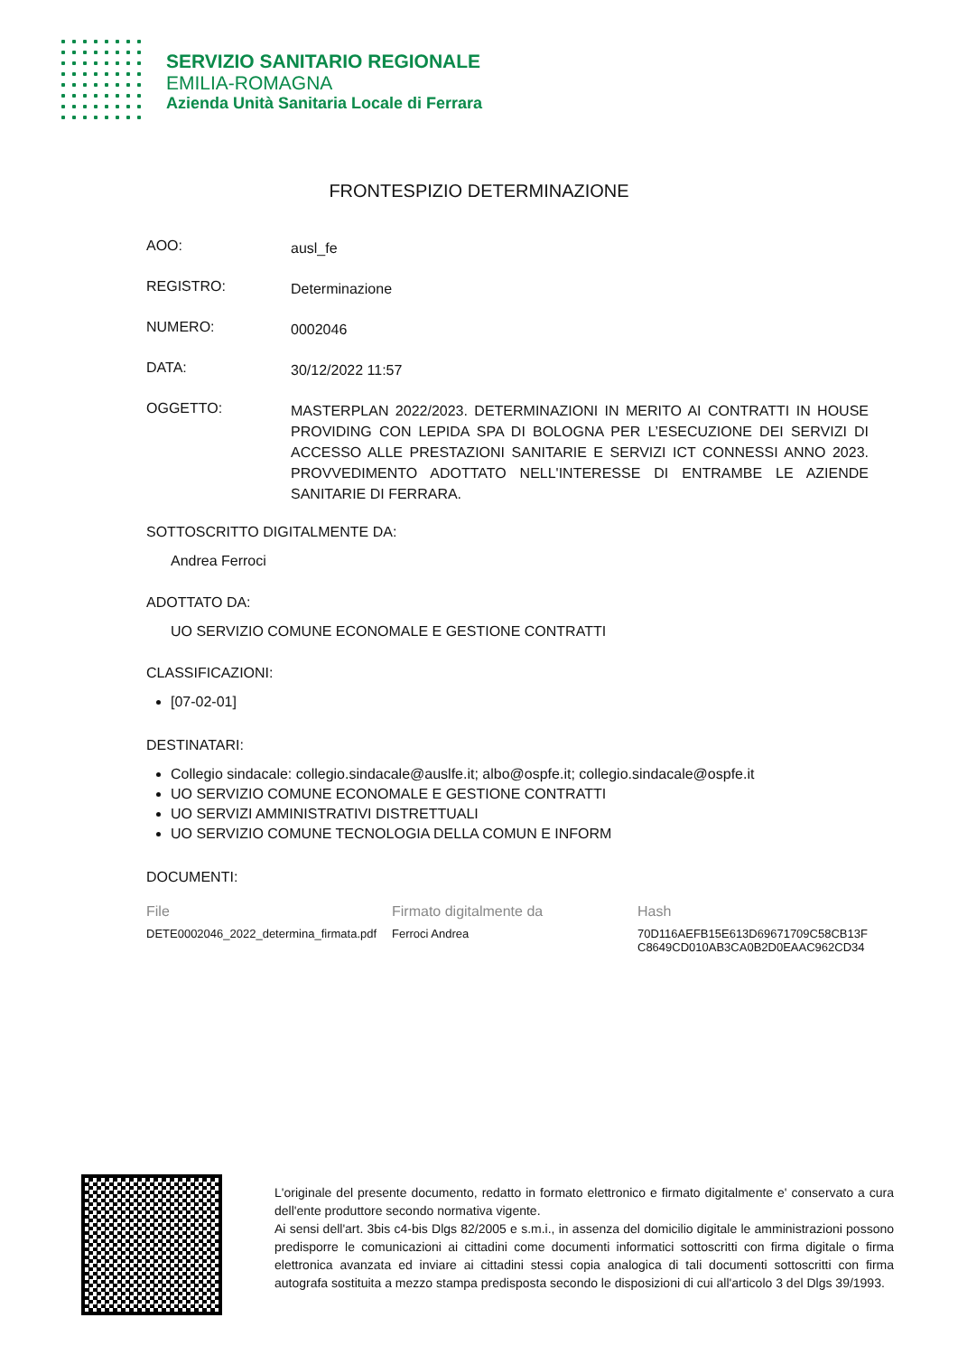SERVIZIO SANITARIO REGIONALE
EMILIA-ROMAGNA
Azienda Unità Sanitaria Locale di Ferrara
FRONTESPIZIO DETERMINAZIONE
AOO:
ausl_fe
REGISTRO:
Determinazione
NUMERO:
0002046
DATA:
30/12/2022 11:57
OGGETTO:
MASTERPLAN 2022/2023. DETERMINAZIONI IN MERITO AI CONTRATTI IN HOUSE PROVIDING CON LEPIDA SPA DI BOLOGNA PER L’ESECUZIONE DEI SERVIZI DI ACCESSO ALLE PRESTAZIONI SANITARIE E SERVIZI ICT CONNESSI ANNO 2023. PROVVEDIMENTO ADOTTATO NELL'INTERESSE DI ENTRAMBE LE AZIENDE SANITARIE DI FERRARA.
SOTTOSCRITTO DIGITALMENTE DA:
Andrea Ferroci
ADOTTATO DA:
UO SERVIZIO COMUNE ECONOMALE E GESTIONE CONTRATTI
CLASSIFICAZIONI:
[07-02-01]
DESTINATARI:
Collegio sindacale: collegio.sindacale@auslfe.it; albo@ospfe.it; collegio.sindacale@ospfe.it
UO SERVIZIO COMUNE ECONOMALE E GESTIONE CONTRATTI
UO SERVIZI AMMINISTRATIVI DISTRETTUALI
UO SERVIZIO COMUNE TECNOLOGIA DELLA COMUN E INFORM
DOCUMENTI:
| File | Firmato digitalmente da | Hash |
| --- | --- | --- |
| DETE0002046_2022_determina_firmata.pdf | Ferroci Andrea | 70D116AEFB15E613D69671709C58CB13F C8649CD010AB3CA0B2D0EAAC962CD34 |
L'originale del presente documento, redatto in formato elettronico e firmato digitalmente e' conservato a cura dell'ente produttore secondo normativa vigente.
Ai sensi dell'art. 3bis c4-bis Dlgs 82/2005 e s.m.i., in assenza del domicilio digitale le amministrazioni possono predisporre le comunicazioni ai cittadini come documenti informatici sottoscritti con firma digitale o firma elettronica avanzata ed inviare ai cittadini stessi copia analogica di tali documenti sottoscritti con firma autografa sostituita a mezzo stampa predisposta secondo le disposizioni di cui all'articolo 3 del Dlgs 39/1993.